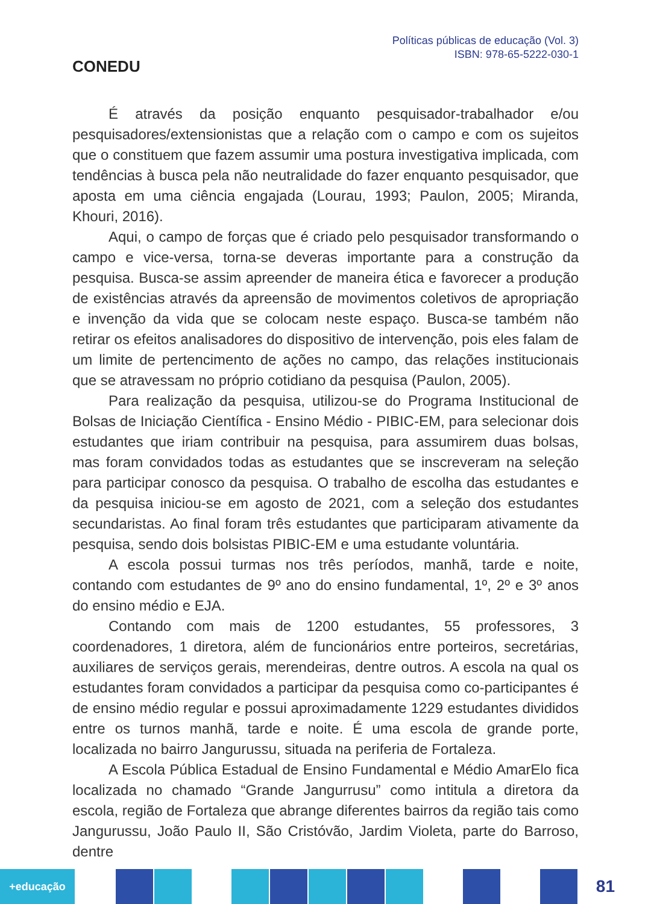CONEDU
Políticas públicas de educação (Vol. 3)
ISBN: 978-65-5222-030-1
É através da posição enquanto pesquisador-trabalhador e/ou pesquisadores/extensionistas que a relação com o campo e com os sujeitos que o constituem que fazem assumir uma postura investigativa implicada, com tendências à busca pela não neutralidade do fazer enquanto pesquisador, que aposta em uma ciência engajada (Lourau, 1993; Paulon, 2005; Miranda, Khouri, 2016).
Aqui, o campo de forças que é criado pelo pesquisador transformando o campo e vice-versa, torna-se deveras importante para a construção da pesquisa. Busca-se assim apreender de maneira ética e favorecer a produção de existências através da apreensão de movimentos coletivos de apropriação e invenção da vida que se colocam neste espaço. Busca-se também não retirar os efeitos analisadores do dispositivo de intervenção, pois eles falam de um limite de pertencimento de ações no campo, das relações institucionais que se atravessam no próprio cotidiano da pesquisa (Paulon, 2005).
Para realização da pesquisa, utilizou-se do Programa Institucional de Bolsas de Iniciação Científica - Ensino Médio - PIBIC-EM, para selecionar dois estudantes que iriam contribuir na pesquisa, para assumirem duas bolsas, mas foram convidados todas as estudantes que se inscreveram na seleção para participar conosco da pesquisa. O trabalho de escolha das estudantes e da pesquisa iniciou-se em agosto de 2021, com a seleção dos estudantes secundaristas. Ao final foram três estudantes que participaram ativamente da pesquisa, sendo dois bolsistas PIBIC-EM e uma estudante voluntária.
A escola possui turmas nos três períodos, manhã, tarde e noite, contando com estudantes de 9º ano do ensino fundamental, 1º, 2º e 3º anos do ensino médio e EJA.
Contando com mais de 1200 estudantes, 55 professores, 3 coordenadores, 1 diretora, além de funcionários entre porteiros, secretárias, auxiliares de serviços gerais, merendeiras, dentre outros. A escola na qual os estudantes foram convidados a participar da pesquisa como co-participantes é de ensino médio regular e possui aproximadamente 1229 estudantes divididos entre os turnos manhã, tarde e noite. É uma escola de grande porte, localizada no bairro Jangurussu, situada na periferia de Fortaleza.
A Escola Pública Estadual de Ensino Fundamental e Médio AmarElo fica localizada no chamado “Grande Jangurrusu” como intitula a diretora da escola, região de Fortaleza que abrange diferentes bairros da região tais como Jangurussu, João Paulo II, São Cristóvão, Jardim Violeta, parte do Barroso, dentre
+educação
81